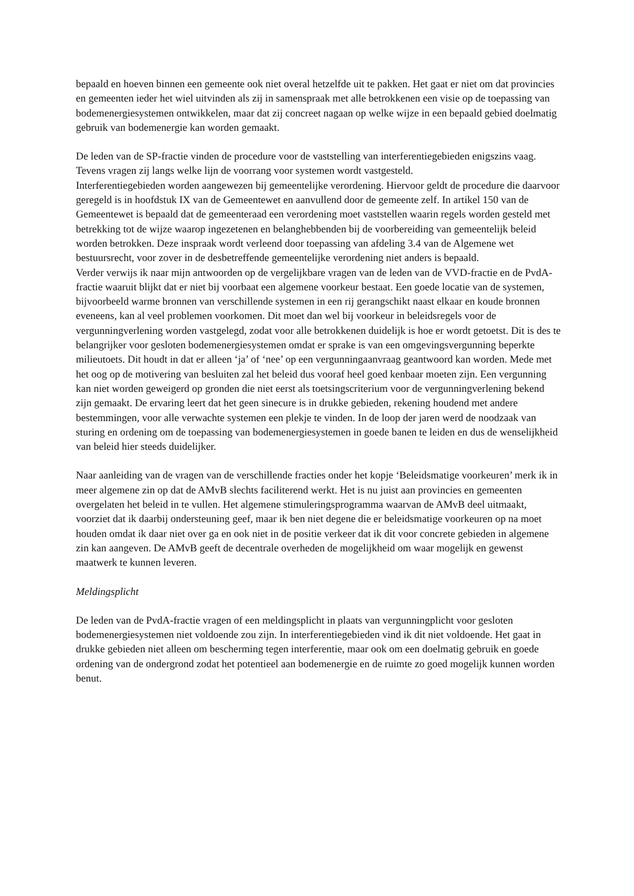bepaald en hoeven binnen een gemeente ook niet overal hetzelfde uit te pakken. Het gaat er niet om dat provincies en gemeenten ieder het wiel uitvinden als zij in samenspraak met alle betrokkenen een visie op de toepassing van bodemenergiesystemen ontwikkelen, maar dat zij concreet nagaan op welke wijze in een bepaald gebied doelmatig gebruik van bodemenergie kan worden gemaakt.
De leden van de SP-fractie vinden de procedure voor de vaststelling van interferentiegebieden enigszins vaag. Tevens vragen zij langs welke lijn de voorrang voor systemen wordt vastgesteld.
Interferentiegebieden worden aangewezen bij gemeentelijke verordening. Hiervoor geldt de procedure die daarvoor geregeld is in hoofdstuk IX van de Gemeentewet en aanvullend door de gemeente zelf. In artikel 150 van de Gemeentewet is bepaald dat de gemeenteraad een verordening moet vaststellen waarin regels worden gesteld met betrekking tot de wijze waarop ingezetenen en belanghebbenden bij de voorbereiding van gemeentelijk beleid worden betrokken. Deze inspraak wordt verleend door toepassing van afdeling 3.4 van de Algemene wet bestuursrecht, voor zover in de desbetreffende gemeentelijke verordening niet anders is bepaald.
Verder verwijs ik naar mijn antwoorden op de vergelijkbare vragen van de leden van de VVD-fractie en de PvdA-fractie waaruit blijkt dat er niet bij voorbaat een algemene voorkeur bestaat. Een goede locatie van de systemen, bijvoorbeeld warme bronnen van verschillende systemen in een rij gerangschikt naast elkaar en koude bronnen eveneens, kan al veel problemen voorkomen. Dit moet dan wel bij voorkeur in beleidsregels voor de vergunningverlening worden vastgelegd, zodat voor alle betrokkenen duidelijk is hoe er wordt getoetst. Dit is des te belangrijker voor gesloten bodemenergiesystemen omdat er sprake is van een omgevingsvergunning beperkte milieutoets. Dit houdt in dat er alleen ‘ja’ of ‘nee’ op een vergunningaanvraag geantwoord kan worden. Mede met het oog op de motivering van besluiten zal het beleid dus vooraf heel goed kenbaar moeten zijn. Een vergunning kan niet worden geweigerd op gronden die niet eerst als toetsingscriterium voor de vergunningverlening bekend zijn gemaakt. De ervaring leert dat het geen sinecure is in drukke gebieden, rekening houdend met andere bestemmingen, voor alle verwachte systemen een plekje te vinden. In de loop der jaren werd de noodzaak van sturing en ordening om de toepassing van bodemenergiesystemen in goede banen te leiden en dus de wenselijkheid van beleid hier steeds duidelijker.
Naar aanleiding van de vragen van de verschillende fracties onder het kopje ‘Beleidsmatige voorkeuren’ merk ik in meer algemene zin op dat de AMvB slechts faciliterend werkt. Het is nu juist aan provincies en gemeenten overgelaten het beleid in te vullen. Het algemene stimuleringsprogramma waarvan de AMvB deel uitmaakt, voorziet dat ik daarbij ondersteuning geef, maar ik ben niet degene die er beleidsmatige voorkeuren op na moet houden omdat ik daar niet over ga en ook niet in de positie verkeer dat ik dit voor concrete gebieden in algemene zin kan aangeven. De AMvB geeft de decentrale overheden de mogelijkheid om waar mogelijk en gewenst maatwerk te kunnen leveren.
Meldingsplicht
De leden van de PvdA-fractie vragen of een meldingsplicht in plaats van vergunningplicht voor gesloten bodemenergiesystemen niet voldoende zou zijn. In interferentiegebieden vind ik dit niet voldoende. Het gaat in drukke gebieden niet alleen om bescherming tegen interferentie, maar ook om een doelmatig gebruik en goede ordening van de ondergrond zodat het potentieel aan bodemenergie en de ruimte zo goed mogelijk kunnen worden benut.